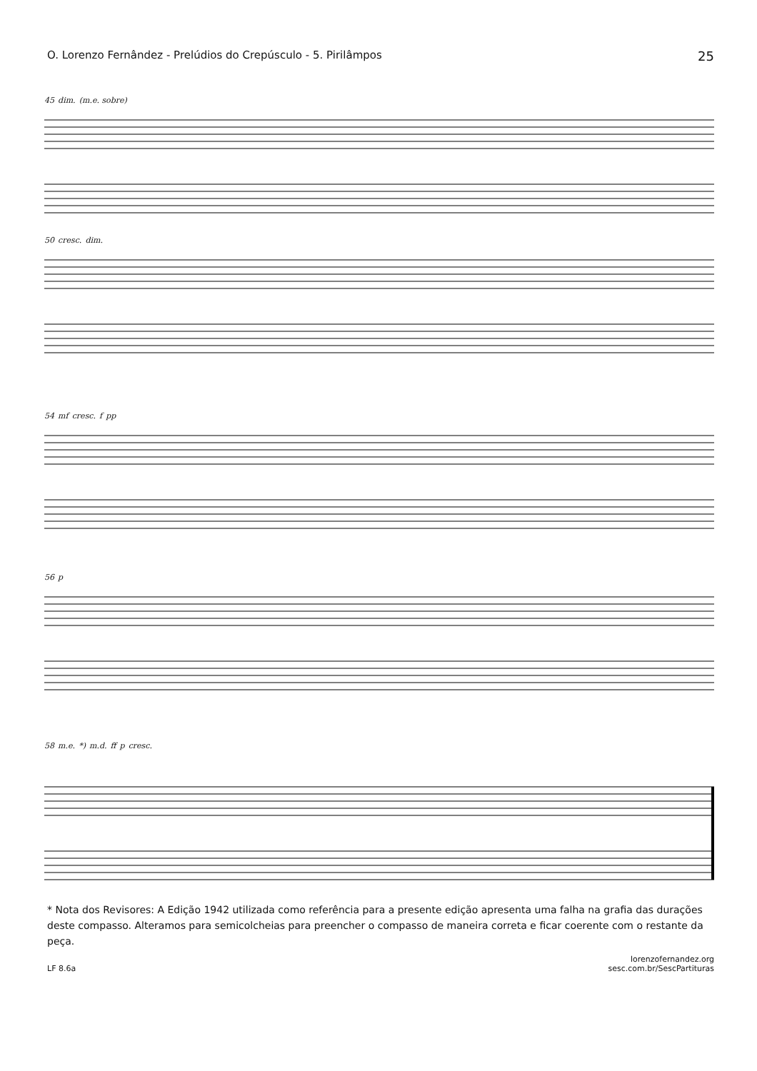O. Lorenzo Fernândez - Prelúdios do Crepúsculo - 5. Pirilâmpos 25
45 dim. (m.e. sobre)
50 cresc. dim.
54 mf cresc. f pp
56 p
58 m.e. *) m.d. ff p cresc.
* Nota dos Revisores: A Edição 1942 utilizada como referência para a presente edição apresenta uma falha na grafia das durações deste compasso. Alteramos para semicolcheias para preencher o compasso de maneira correta e ficar coerente com o restante da peça.
LF 8.6a lorenzofernandez.org
sesc.com.br/SescPartituras